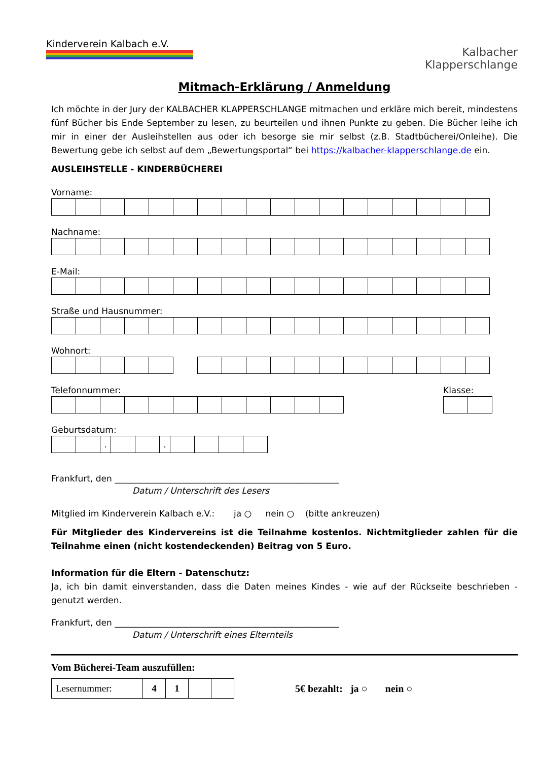Kinderverein Kalbach e.V.
Kalbacher
Klapperschlange
Mitmach-Erklärung / Anmeldung
Ich möchte in der Jury der KALBACHER KLAPPERSCHLANGE mitmachen und erkläre mich bereit, mindestens fünf Bücher bis Ende September zu lesen, zu beurteilen und ihnen Punkte zu geben. Die Bücher leihe ich mir in einer der Ausleihstellen aus oder ich besorge sie mir selbst (z.B. Stadtbücherei/Onleihe). Die Bewertung gebe ich selbst auf dem „Bewertungsportal“ bei https://kalbacher-klapperschlange.de ein.
AUSLEIHSTELLE - KINDERBÜCHEREI
Vorname:
Nachname:
E-Mail:
Straße und Hausnummer:
Wohnort:
Telefonnummer: Klasse:
Geburtsdatum:
| | | . | | | . | | | | |
Frankfurt, den ____________________________________________________
Datum / Unterschrift des Lesers
Mitglied im Kinderverein Kalbach e.V.: ja ○ nein ○ (bitte ankreuzen)
Für Mitglieder des Kindervereins ist die Teilnahme kostenlos. Nichtmitglieder zahlen für die Teilnahme einen (nicht kostendeckenden) Beitrag von 5 Euro.
Information für die Eltern - Datenschutz:
Ja, ich bin damit einverstanden, dass die Daten meines Kindes - wie auf der Rückseite beschrieben - genutzt werden.
Frankfurt, den ____________________________________________________
Datum / Unterschrift eines Elternteils
Vom Bücherei-Team auszufüllen:
| Lesernummer: | 4 | 1 | | |
5€ bezahlt: ja ○ nein ○